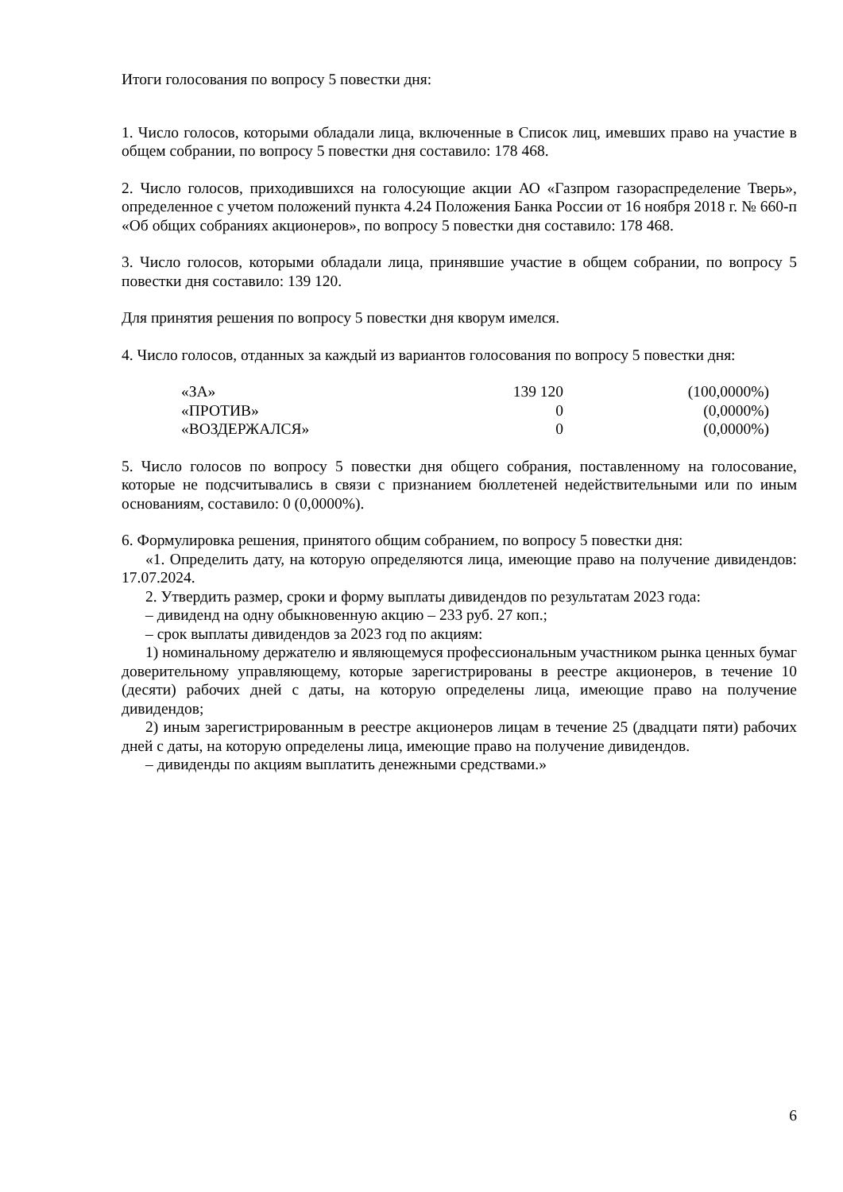Итоги голосования по вопросу 5 повестки дня:
1. Число голосов, которыми обладали лица, включенные в Список лиц, имевших право на участие в общем собрании, по вопросу 5 повестки дня составило: 178 468.
2. Число голосов, приходившихся на голосующие акции АО «Газпром газораспределение Тверь», определенное с учетом положений пункта 4.24 Положения Банка России от 16 ноября 2018 г. № 660-п «Об общих собраниях акционеров», по вопросу 5 повестки дня составило: 178 468.
3. Число голосов, которыми обладали лица, принявшие участие в общем собрании, по вопросу 5 повестки дня составило: 139 120.
Для принятия решения по вопросу 5 повестки дня кворум имелся.
4. Число голосов, отданных за каждый из вариантов голосования по вопросу 5 повестки дня:
| «ЗА» | 139 120 | (100,0000%) |
| «ПРОТИВ» | 0 | (0,0000%) |
| «ВОЗДЕРЖАЛСЯ» | 0 | (0,0000%) |
5. Число голосов по вопросу 5 повестки дня общего собрания, поставленному на голосование, которые не подсчитывались в связи с признанием бюллетеней недействительными или по иным основаниям, составило: 0 (0,0000%).
6. Формулировка решения, принятого общим собранием, по вопросу 5 повестки дня:
«1. Определить дату, на которую определяются лица, имеющие право на получение дивидендов: 17.07.2024.
2. Утвердить размер, сроки и форму выплаты дивидендов по результатам 2023 года:
– дивиденд на одну обыкновенную акцию – 233 руб. 27 коп.;
– срок выплаты дивидендов за 2023 год по акциям:
1) номинальному держателю и являющемуся профессиональным участником рынка ценных бумаг доверительному управляющему, которые зарегистрированы в реестре акционеров, в течение 10 (десяти) рабочих дней с даты, на которую определены лица, имеющие право на получение дивидендов;
2) иным зарегистрированным в реестре акционеров лицам в течение 25 (двадцати пяти) рабочих дней с даты, на которую определены лица, имеющие право на получение дивидендов.
– дивиденды по акциям выплатить денежными средствами.»
6